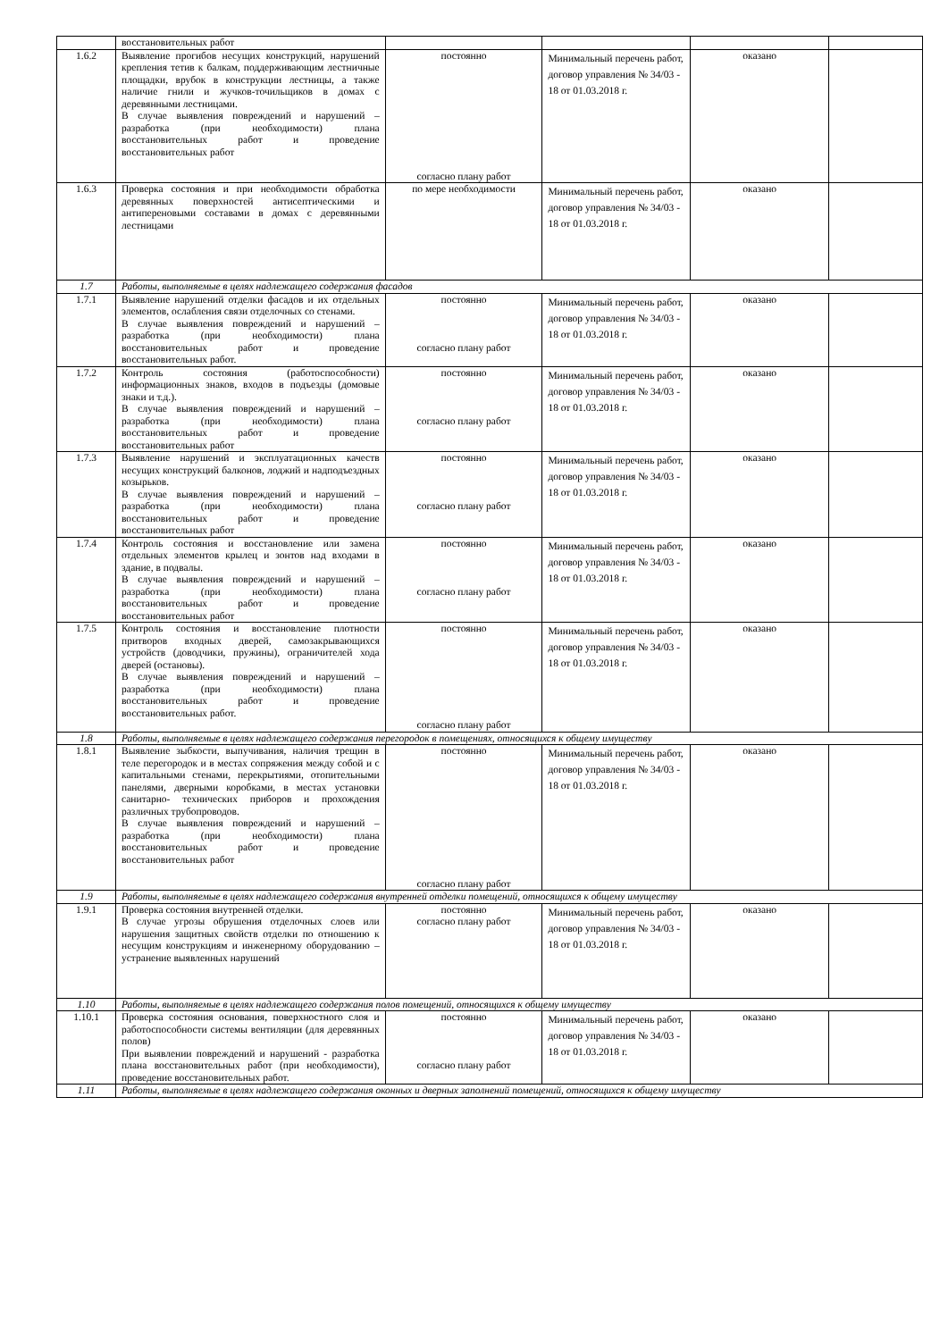| | восстановительных работ | | | | |
| 1.6.2 | Выявление прогибов несущих конструкций, нарушений крепления тетив к балкам, поддерживающим лестничные площадки, врубок в конструкции лестницы, а также наличие гнили и жучков-точильщиков в домах с деревянными лестницами. В случае выявления повреждений и нарушений – разработка (при необходимости) плана восстановительных работ и проведение восстановительных работ | постоянно согласно плану работ | Минимальный перечень работ, договор управления № 34/03 - 18 от 01.03.2018 г. | оказано | |
| 1.6.3 | Проверка состояния и при необходимости обработка деревянных поверхностей антисептическими и антипереновыми составами в домах с деревянными лестницами | по мере необходимости | Минимальный перечень работ, договор управления № 34/03 - 18 от 01.03.2018 г. | оказано | |
| 1.7 | Работы, выполняемые в целях надлежащего содержания фасадов | | | | |
| 1.7.1 | Выявление нарушений отделки фасадов и их отдельных элементов, ослабления связи отделочных со стенами. В случае выявления повреждений и нарушений – разработка (при необходимости) плана восстановительных работ и проведение восстановительных работ. | постоянно согласно плану работ | Минимальный перечень работ, договор управления № 34/03 - 18 от 01.03.2018 г. | оказано | |
| 1.7.2 | Контроль состояния (работоспособности) информационных знаков, входов в подъезды (домовые знаки и т.д.). В случае выявления повреждений и нарушений – разработка (при необходимости) плана восстановительных работ и проведение восстановительных работ | постоянно согласно плану работ | Минимальный перечень работ, договор управления № 34/03 - 18 от 01.03.2018 г. | оказано | |
| 1.7.3 | Выявление нарушений и эксплуатационных качеств несущих конструкций балконов, лоджий и надподъездных козырьков. В случае выявления повреждений и нарушений – разработка (при необходимости) плана восстановительных работ и проведение восстановительных работ | постоянно согласно плану работ | Минимальный перечень работ, договор управления № 34/03 - 18 от 01.03.2018 г. | оказано | |
| 1.7.4 | Контроль состояния и восстановление или замена отдельных элементов крылец и зонтов над входами в здание, в подвалы. В случае выявления повреждений и нарушений – разработка (при необходимости) плана восстановительных работ и проведение восстановительных работ | постоянно согласно плану работ | Минимальный перечень работ, договор управления № 34/03 - 18 от 01.03.2018 г. | оказано | |
| 1.7.5 | Контроль состояния и восстановление плотности притворов входных дверей, самозакрывающихся устройств (доводчики, пружины), ограничителей хода дверей (остановы). В случае выявления повреждений и нарушений – разработка (при необходимости) плана восстановительных работ и проведение восстановительных работ. | постоянно согласно плану работ | Минимальный перечень работ, договор управления № 34/03 - 18 от 01.03.2018 г. | оказано | |
| 1.8 | Работы, выполняемые в целях надлежащего содержания перегородок в помещениях, относящихся к общему имуществу | | | | |
| 1.8.1 | Выявление зыбкости, выпучивания, наличия трещин в теле перегородок и в местах сопряжения между собой и с капитальными стенами, перекрытиями, отопительными панелями, дверными коробками, в местах установки санитарно- технических приборов и прохождения различных трубопроводов. В случае выявления повреждений и нарушений – разработка (при необходимости) плана восстановительных работ и проведение восстановительных работ | постоянно согласно плану работ | Минимальный перечень работ, договор управления № 34/03 - 18 от 01.03.2018 г. | оказано | |
| 1.9 | Работы, выполняемые в целях надлежащего содержания внутренней отделки помещений, относящихся к общему имуществу | | | | |
| 1.9.1 | Проверка состояния внутренней отделки. В случае угрозы обрушения отделочных слоев или нарушения защитных свойств отделки по отношению к несущим конструкциям и инженерному оборудованию – устранение выявленных нарушений | постоянно согласно плану работ | Минимальный перечень работ, договор управления № 34/03 - 18 от 01.03.2018 г. | оказано | |
| 1.10 | Работы, выполняемые в целях надлежащего содержания полов помещений, относящихся к общему имуществу | | | | |
| 1.10.1 | Проверка состояния основания, поверхностного слоя и работоспособности системы вентиляции (для деревянных полов) При выявлении повреждений и нарушений - разработка плана восстановительных работ (при необходимости), проведение восстановительных работ. | постоянно согласно плану работ | Минимальный перечень работ, договор управления № 34/03 - 18 от 01.03.2018 г. | оказано | |
| 1.11 | Работы, выполняемые в целях надлежащего содержания оконных и дверных заполнений помещений, относящихся к общему имуществу | | | | |